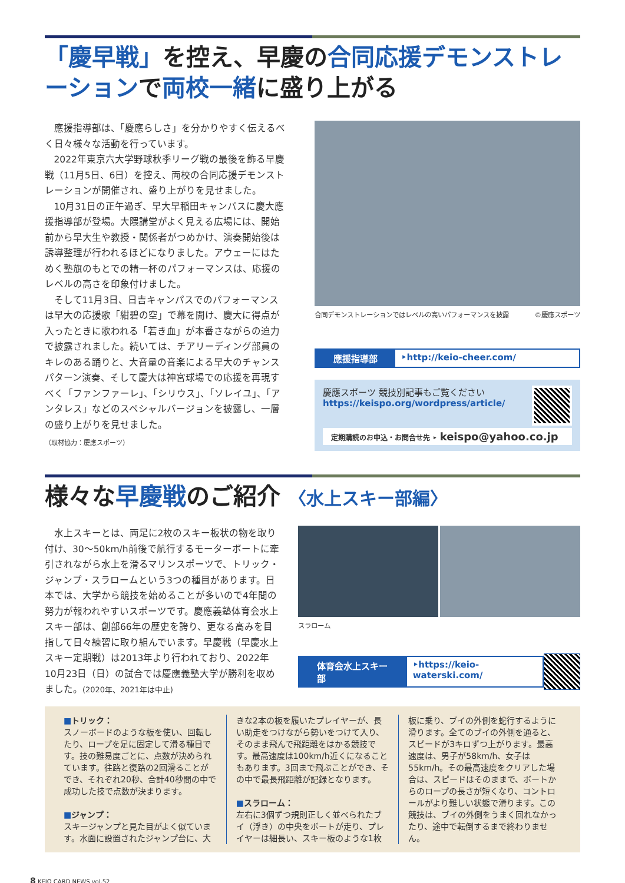「慶早戦」を控え、早慶の合同応援デモンストレーションで両校一緒に盛り上がる
應援指導部は、「慶應らしさ」を分かりやすく伝えるべく日々様々な活動を行っています。
2022年東京六大学野球秋季リーグ戦の最後を飾る早慶戦（11月5日、6日）を控え、両校の合同応援デモンストレーションが開催され、盛り上がりを見せました。
10月31日の正午過ぎ、早大早稲田キャンパスに慶大應援指導部が登場。大隈講堂がよく見える広場には、開始前から早大生や教授・関係者がつめかけ、演奏開始後は誘導整理が行われるほどになりました。アウェーにはためく塾旗のもとでの精一杯のパフォーマンスは、応援のレベルの高さを印象付けました。
そして11月3日、日吉キャンパスでのパフォーマンスは早大の応援歌「紺碧の空」で幕を開け、慶大に得点が入ったときに歌われる「若き血」が本番さながらの迫力で披露されました。続いては、チアリーディング部員のキレのある踊りと、大音量の音楽による早大のチャンスパターン演奏、そして慶大は神宮球場での応援を再現すべく「ファンファーレ」、「シリウス」、「ソレイユ」、「アンタレス」などのスペシャルバージョンを披露し、一層の盛り上がりを見せました。
（取材協力：慶應スポーツ）
合同デモンストレーションではレベルの高いパフォーマンスを披露 ©慶應スポーツ
應援指導部 ‣http://keio-cheer.com/
慶應スポーツ 競技別記事もご覧ください
https://keispo.org/wordpress/article/
定期購読のお申込・お問合せ先 ‣ keispo@yahoo.co.jp
様々な早慶戦のご紹介 〈水上スキー部編〉
水上スキーとは、両足に2枚のスキー板状の物を取り付け、30〜50km/h前後で航行するモーターボートに牽引されながら水上を滑るマリンスポーツで、トリック・ジャンプ・スラロームという3つの種目があります。日本では、大学から競技を始めることが多いので4年間の努力が報われやすいスポーツです。慶應義塾体育会水上スキー部は、創部66年の歴史を誇り、更なる高みを目指して日々練習に取り組んでいます。早慶戦（早慶水上スキー定期戦）は2013年より行われており、2022年10月23日（日）の試合では慶應義塾大学が勝利を収めました。(2020年、2021年は中止)
スラローム
体育会水上スキー部 ‣https://keio-waterski.com/
■トリック：
スノーボードのような板を使い、回転したり、ロープを足に固定して滑る種目です。技の難易度ごとに、点数が決められています。往路と復路の2回滑ることができ、それぞれ20秒、合計40秒間の中で成功した技で点数が決まります。
■ジャンプ：
スキージャンプと見た目がよく似ています。水面に設置されたジャンプ台に、大
きな2本の板を履いたプレイヤーが、長い助走をつけながら勢いをつけて入り、そのまま飛んで飛距離をはかる競技です。最高速度は100km/h近くになることもあります。3回まで飛ぶことができ、その中で最長飛距離が記録となります。
■スラローム：
左右に3個ずつ規則正しく並べられたブイ（浮き）の中央をボートが走り、プレイヤーは細長い、スキー板のような1枚
板に乗り、ブイの外側を蛇行するように滑ります。全てのブイの外側を通ると、スピードが3キロずつ上がります。最高速度は、男子が58km/h、女子は55km/h。その最高速度をクリアした場合は、スピードはそのままで、ボートからのロープの長さが短くなり、コントロールがより難しい状態で滑ります。この競技は、ブイの外側をうまく回れなかったり、途中で転倒するまで終わりません。
8 KEIO CARD NEWS vol.52